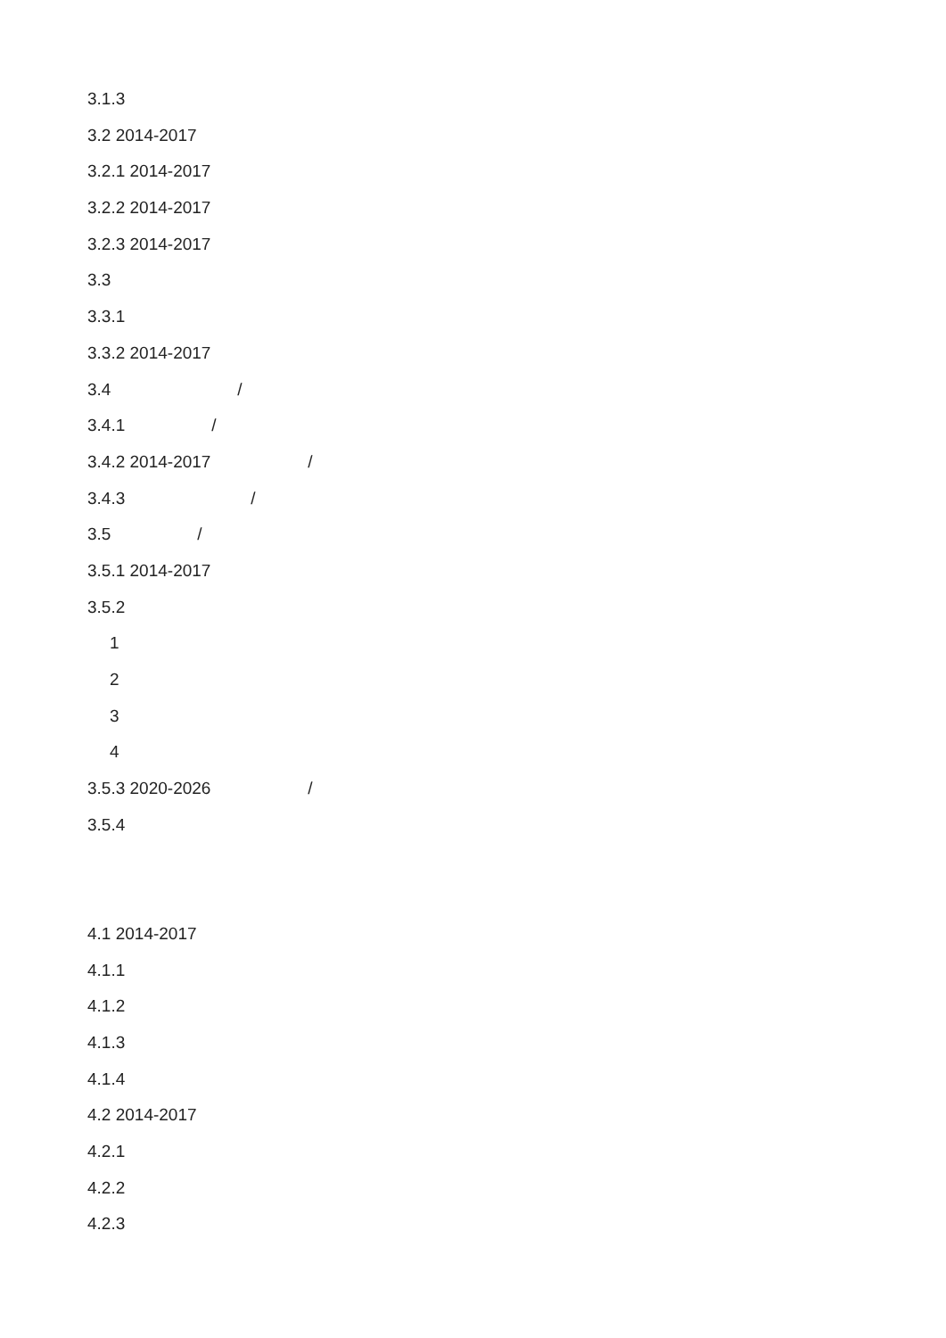3.1.3
3.2 2014-2017
3.2.1 2014-2017
3.2.2 2014-2017
3.2.3 2014-2017
3.3
3.3.1
3.3.2 2014-2017
3.4 /
3.4.1 /
3.4.2 2014-2017 /
3.4.3 /
3.5 /
3.5.1 2014-2017
3.5.2
1
2
3
4
3.5.3 2020-2026 /
3.5.4
4.1 2014-2017
4.1.1
4.1.2
4.1.3
4.1.4
4.2 2014-2017
4.2.1
4.2.2
4.2.3